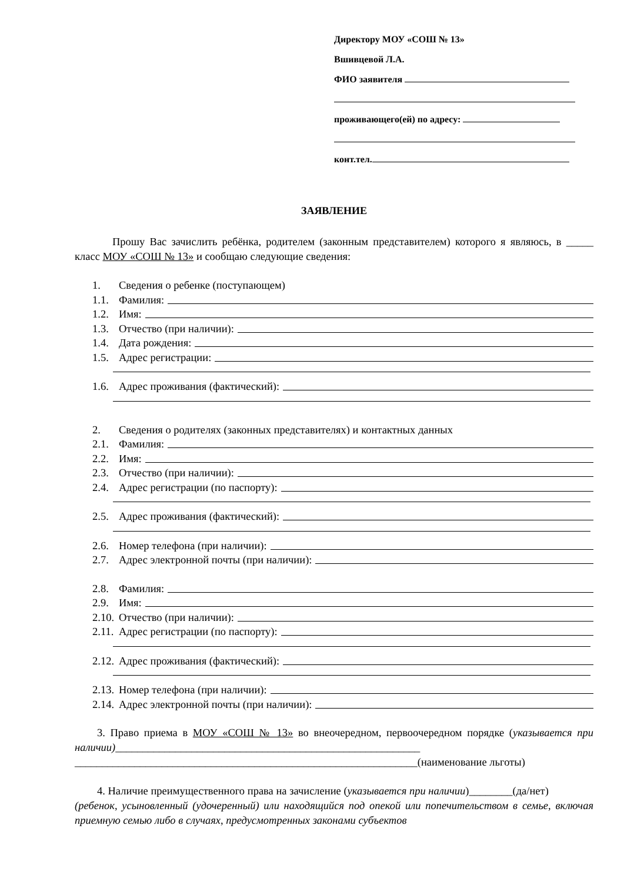Директору МОУ «СОШ № 13»
Вшивцевой Л.А.
ФИО заявителя
проживающего(ей) по адресу:
конт.тел.
ЗАЯВЛЕНИЕ
Прошу Вас зачислить ребёнка, родителем (законным представителем) которого я являюсь, в _____ класс МОУ «СОШ № 13» и сообщаю следующие сведения:
1. Сведения о ребенке (поступающем)
1.1. Фамилия:
1.2. Имя:
1.3. Отчество (при наличии):
1.4. Дата рождения:
1.5. Адрес регистрации:
1.6. Адрес проживания (фактический):
2. Сведения о родителях (законных представителях) и контактных данных
2.1. Фамилия:
2.2. Имя:
2.3. Отчество (при наличии):
2.4. Адрес регистрации (по паспорту):
2.5. Адрес проживания (фактический):
2.6. Номер телефона (при наличии):
2.7. Адрес электронной почты (при наличии):
2.8. Фамилия:
2.9. Имя:
2.10. Отчество (при наличии):
2.11. Адрес регистрации (по паспорту):
2.12. Адрес проживания (фактический):
2.13. Номер телефона (при наличии):
2.14. Адрес электронной почты (при наличии):
3. Право приема в МОУ «СОШ № 13» во внеочередном, первоочередном порядке (указывается при наличии)________________________________________________________
_______________________________________________________________(наименование льготы)
4. Наличие преимущественного права на зачисление (указывается при наличии)________(да/нет)
(ребенок, усыновленный (удочеренный) или находящийся под опекой или попечительством в семье, включая приемную семью либо в случаях, предусмотренных законами субъектов